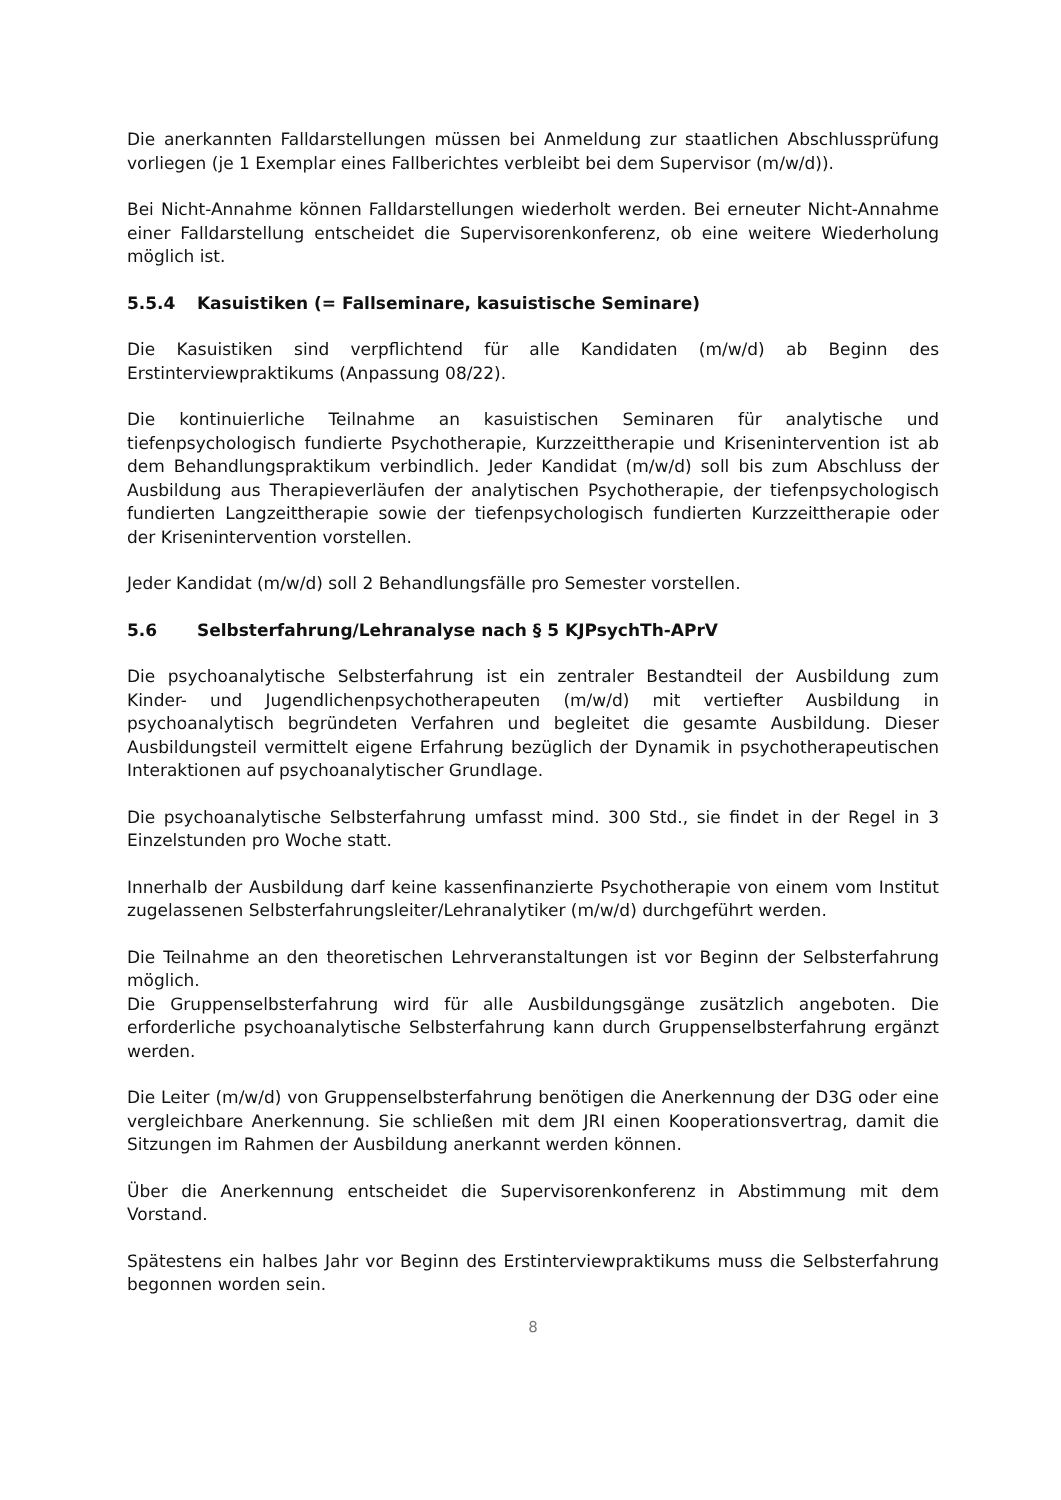Die anerkannten Falldarstellungen müssen bei Anmeldung zur staatlichen Abschluss­prüfung vorliegen (je 1 Exemplar eines Fallberichtes verbleibt bei dem Supervisor (m/w/d)).
Bei Nicht-Annahme können Falldarstellungen wiederholt werden. Bei erneuter Nicht-Annahme einer Falldarstellung entscheidet die Supervisorenkonferenz, ob eine weitere Wiederholung möglich ist.
5.5.4 Kasuistiken (= Fallseminare, kasuistische Seminare)
Die Kasuistiken sind verpflichtend für alle Kandidaten (m/w/d) ab Beginn des Erstinterviewpraktikums (Anpassung 08/22).
Die kontinuierliche Teilnahme an kasuistischen Seminaren für analytische und tiefenpsychologisch fundierte Psychotherapie, Kurzzeittherapie und Krisenintervention ist ab dem Behandlungspraktikum verbindlich. Jeder Kandidat (m/w/d) soll bis zum Abschluss der Ausbildung aus Therapieverläufen der analytischen Psychotherapie, der tiefenpsychologisch fundierten Langzeittherapie sowie der tiefenpsychologisch fundierten Kurzzeittherapie oder der Krisenintervention vorstellen.
Jeder Kandidat (m/w/d) soll 2 Behandlungsfälle pro Semester vorstellen.
5.6 Selbsterfahrung/Lehranalyse nach § 5 KJPsychTh-APrV
Die psychoanalytische Selbsterfahrung ist ein zentraler Bestandteil der Ausbildung zum Kinder- und Jugendlichenpsychotherapeuten (m/w/d) mit vertiefter Ausbildung in psychoanalytisch begründeten Verfahren und begleitet die gesamte Ausbildung. Dieser Ausbildungsteil vermittelt eigene Erfahrung bezüglich der Dynamik in psychotherapeutischen Interaktionen auf psychoanalytischer Grundlage.
Die psychoanalytische Selbsterfahrung umfasst mind. 300 Std., sie findet in der Regel in 3 Einzelstunden pro Woche statt.
Innerhalb der Ausbildung darf keine kassenfinanzierte Psychotherapie von einem vom Institut zugelassenen Selbsterfahrungsleiter/Lehranalytiker (m/w/d) durchgeführt werden.
Die Teilnahme an den theoretischen Lehrveranstaltungen ist vor Beginn der Selbsterfahrung möglich.
Die Gruppenselbsterfahrung wird für alle Ausbildungsgänge zusätzlich angeboten. Die erforderliche psychoanalytische Selbsterfahrung kann durch Gruppenselbsterfahrung ergänzt werden.
Die Leiter (m/w/d) von Gruppenselbsterfahrung benötigen die Anerkennung der D3G oder eine vergleichbare Anerkennung. Sie schließen mit dem JRI einen Kooperationsvertrag, damit die Sitzungen im Rahmen der Ausbildung anerkannt werden können.
Über die Anerkennung entscheidet die Supervisorenkonferenz in Abstimmung mit dem Vorstand.
Spätestens ein halbes Jahr vor Beginn des Erstinterviewpraktikums muss die Selbsterfahrung begonnen worden sein.
8